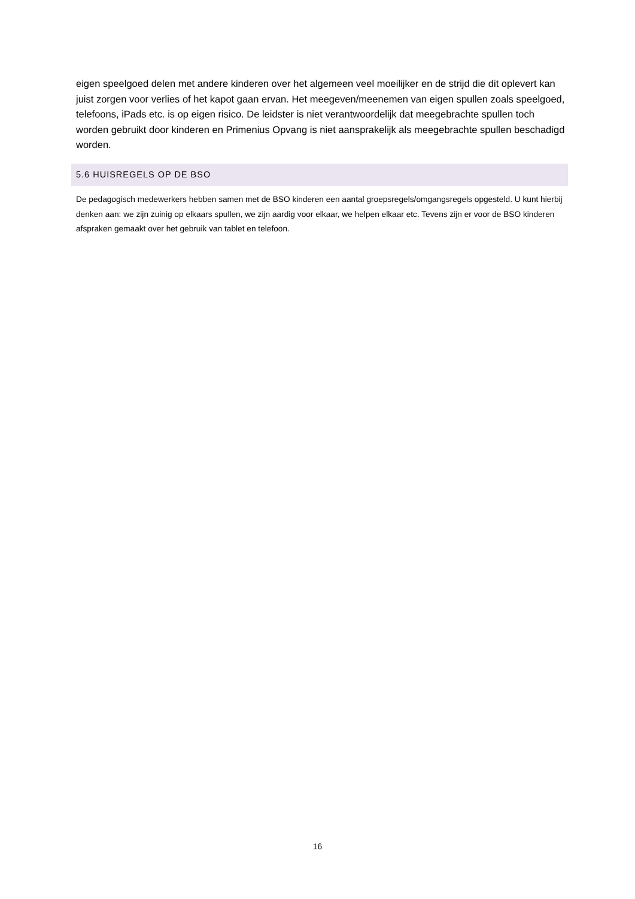eigen speelgoed delen met andere kinderen over het algemeen veel moeilijker en de strijd die dit oplevert kan juist zorgen voor verlies of het kapot gaan ervan. Het meegeven/meenemen van eigen spullen zoals speelgoed, telefoons, iPads etc. is op eigen risico. De leidster is niet verantwoordelijk dat meegebrachte spullen toch worden gebruikt door kinderen en Primenius Opvang is niet aansprakelijk als meegebrachte spullen beschadigd worden.
5.6 HUISREGELS OP DE BSO
De pedagogisch medewerkers hebben samen met de BSO kinderen een aantal groepsregels/omgangsregels opgesteld. U kunt hierbij denken aan: we zijn zuinig op elkaars spullen, we zijn aardig voor elkaar, we helpen elkaar etc. Tevens zijn er voor de BSO kinderen afspraken gemaakt over het gebruik van tablet en telefoon.
16